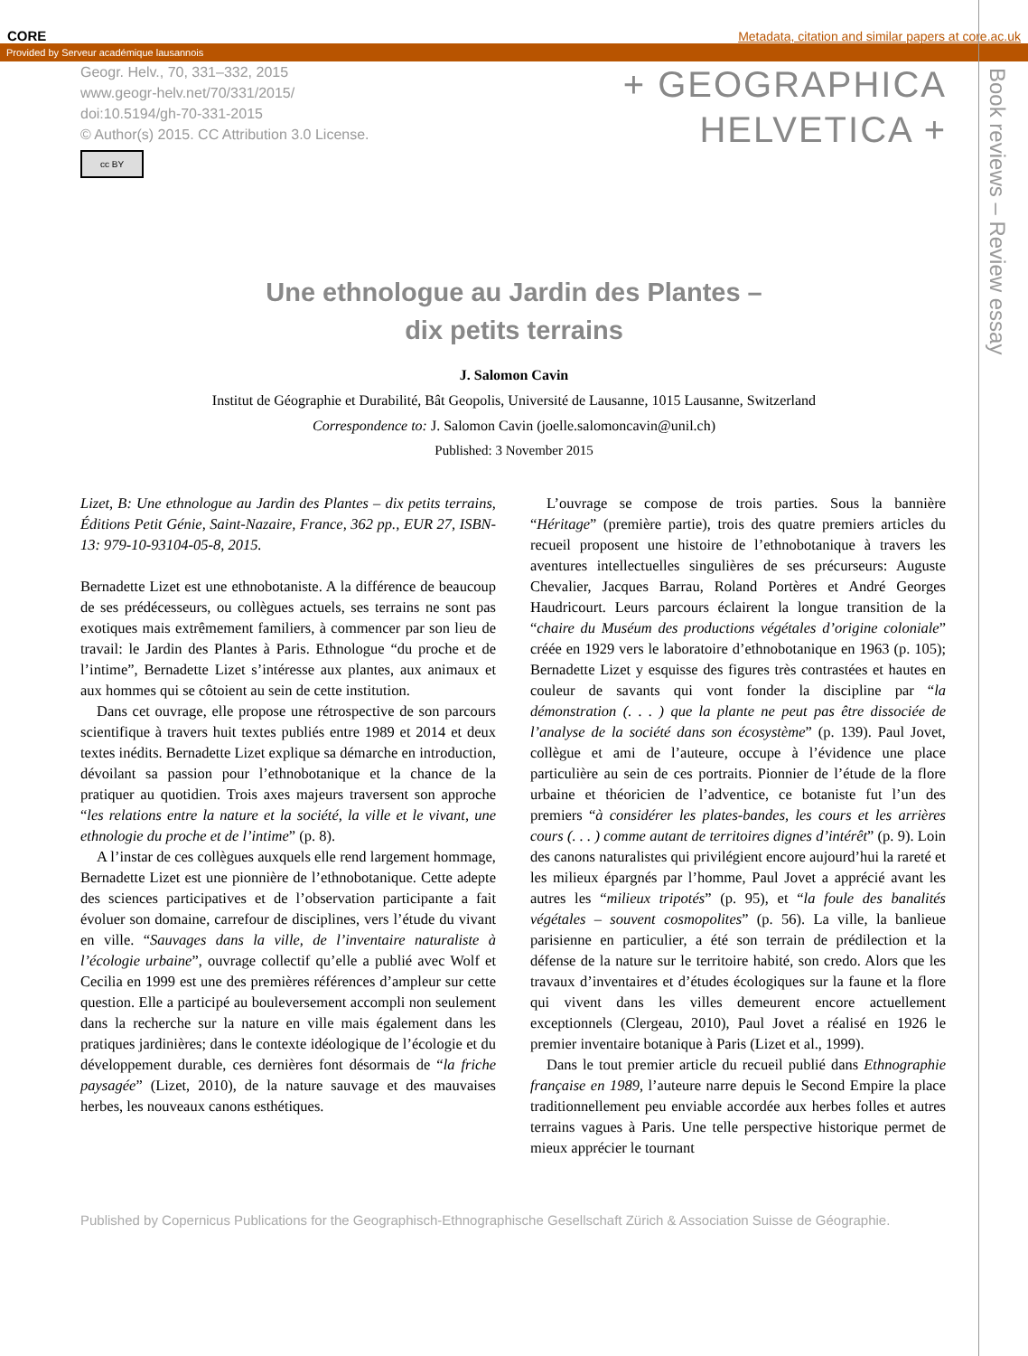CORE Metadata, citation and similar papers at core.ac.uk
Provided by Serveur académique lausannois
Geogr. Helv., 70, 331–332, 2015
www.geogr-helv.net/70/331/2015/
doi:10.5194/gh-70-331-2015
© Author(s) 2015. CC Attribution 3.0 License.
cc BY
+ GEOGRAPHICA
HELVETICA +
Book reviews – Review essay
Une ethnologue au Jardin des Plantes –
dix petits terrains
J. Salomon Cavin
Institut de Géographie et Durabilité, Bât Geopolis, Université de Lausanne, 1015 Lausanne, Switzerland
Correspondence to: J. Salomon Cavin (joelle.salomoncavin@unil.ch)
Published: 3 November 2015
Lizet, B: Une ethnologue au Jardin des Plantes – dix petits terrains, Éditions Petit Génie, Saint-Nazaire, France, 362 pp., EUR 27, ISBN-13: 979-10-93104-05-8, 2015.
Bernadette Lizet est une ethnobotaniste. A la différence de beaucoup de ses prédécesseurs, ou collègues actuels, ses terrains ne sont pas exotiques mais extrêmement familiers, à commencer par son lieu de travail: le Jardin des Plantes à Paris. Ethnologue “du proche et de l’intime”, Bernadette Lizet s’intéresse aux plantes, aux animaux et aux hommes qui se côtoient au sein de cette institution.
Dans cet ouvrage, elle propose une rétrospective de son parcours scientifique à travers huit textes publiés entre 1989 et 2014 et deux textes inédits. Bernadette Lizet explique sa démarche en introduction, dévoilant sa passion pour l’ethnobotanique et la chance de la pratiquer au quotidien. Trois axes majeurs traversent son approche “les relations entre la nature et la société, la ville et le vivant, une ethnologie du proche et de l’intime” (p. 8).
A l’instar de ces collègues auxquels elle rend largement hommage, Bernadette Lizet est une pionnière de l’ethnobotanique. Cette adepte des sciences participatives et de l’observation participante a fait évoluer son domaine, carrefour de disciplines, vers l’étude du vivant en ville. “Sauvages dans la ville, de l’inventaire naturaliste à l’écologie urbaine”, ouvrage collectif qu’elle a publié avec Wolf et Cecilia en 1999 est une des premières références d’ampleur sur cette question. Elle a participé au bouleversement accompli non seulement dans la recherche sur la nature en ville mais également dans les pratiques jardinières; dans le contexte idéologique de l’écologie et du développement durable, ces dernières font désormais de “la friche paysagée” (Lizet, 2010), de la nature sauvage et des mauvaises herbes, les nouveaux canons esthétiques.
L’ouvrage se compose de trois parties. Sous la bannière “Héritage” (première partie), trois des quatre premiers articles du recueil proposent une histoire de l’ethnobotanique à travers les aventures intellectuelles singulières de ses précurseurs: Auguste Chevalier, Jacques Barrau, Roland Portères et André Georges Haudricourt. Leurs parcours éclairent la longue transition de la “chaire du Muséum des productions végétales d’origine coloniale” créée en 1929 vers le laboratoire d’ethnobotanique en 1963 (p. 105); Bernadette Lizet y esquisse des figures très contrastées et hautes en couleur de savants qui vont fonder la discipline par “la démonstration (. . . ) que la plante ne peut pas être dissociée de l’analyse de la société dans son écosystème” (p. 139). Paul Jovet, collègue et ami de l’auteure, occupe à l’évidence une place particulière au sein de ces portraits. Pionnier de l’étude de la flore urbaine et théoricien de l’adventice, ce botaniste fut l’un des premiers “à considérer les plates-bandes, les cours et les arrières cours (. . . ) comme autant de territoires dignes d’intérêt” (p. 9). Loin des canons naturalistes qui privilégient encore aujourd’hui la rareté et les milieux épargnés par l’homme, Paul Jovet a apprécié avant les autres les “milieux tripotés” (p. 95), et “la foule des banalités végétales – souvent cosmopolites” (p. 56). La ville, la banlieue parisienne en particulier, a été son terrain de prédilection et la défense de la nature sur le territoire habité, son credo. Alors que les travaux d’inventaires et d’études écologiques sur la faune et la flore qui vivent dans les villes demeurent encore actuellement exceptionnels (Clergeau, 2010), Paul Jovet a réalisé en 1926 le premier inventaire botanique à Paris (Lizet et al., 1999).
Dans le tout premier article du recueil publié dans Ethnographie française en 1989, l’auteure narre depuis le Second Empire la place traditionnellement peu enviable accordée aux herbes folles et autres terrains vagues à Paris. Une telle perspective historique permet de mieux apprécier le tournant
Published by Copernicus Publications for the Geographisch-Ethnographische Gesellschaft Zürich & Association Suisse de Géographie.